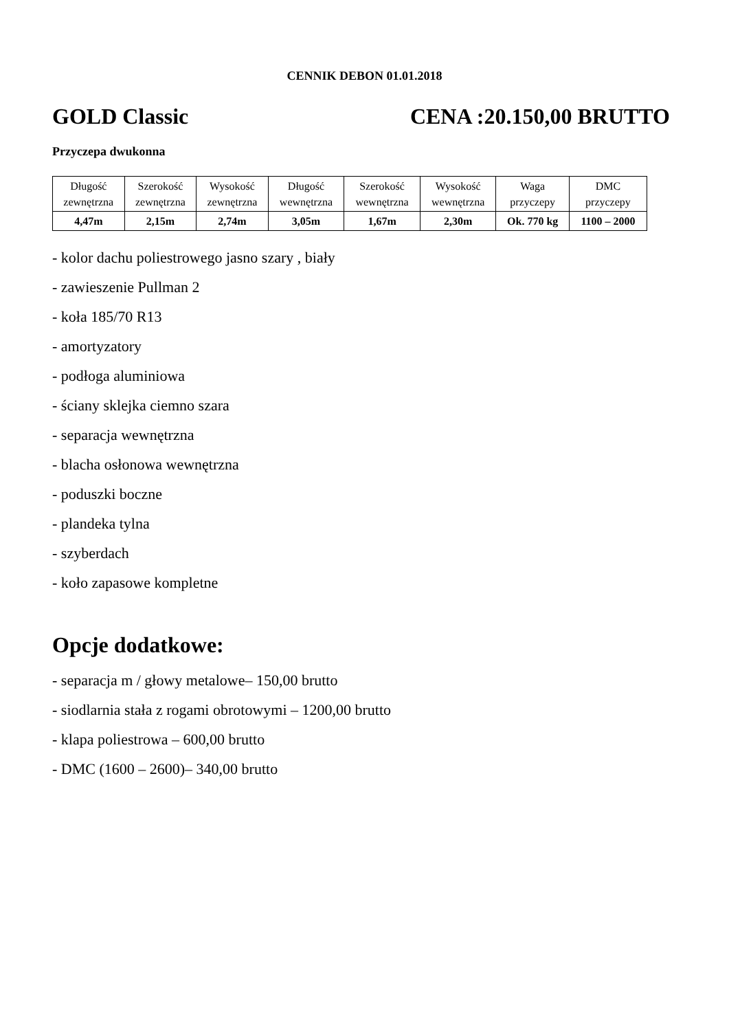CENNIK DEBON 01.01.2018
GOLD Classic CENA :20.150,00 BRUTTO
Przyczepa dwukonna
| Długość zewnętrzna | Szerokość zewnętrzna | Wysokość zewnętrzna | Długość wewnętrzna | Szerokość wewnętrzna | Wysokość wewnętrzna | Waga przyczepy | DMC przyczepy |
| 4,47m | 2,15m | 2,74m | 3,05m | 1,67m | 2,30m | Ok. 770 kg | 1100 – 2000 |
- kolor dachu poliestrowego jasno szary , biały
- zawieszenie Pullman 2
- koła 185/70 R13
- amortyzatory
- podłoga aluminiowa
- ściany sklejka ciemno szara
- separacja wewnętrzna
- blacha osłonowa wewnętrzna
- poduszki boczne
- plandeka tylna
- szyberdach
- koło zapasowe kompletne
Opcje dodatkowe:
- separacja m / głowy metalowe– 150,00 brutto
- siodlarnia stała z rogami obrotowymi – 1200,00 brutto
- klapa poliestrowa – 600,00 brutto
- DMC (1600 – 2600)– 340,00 brutto